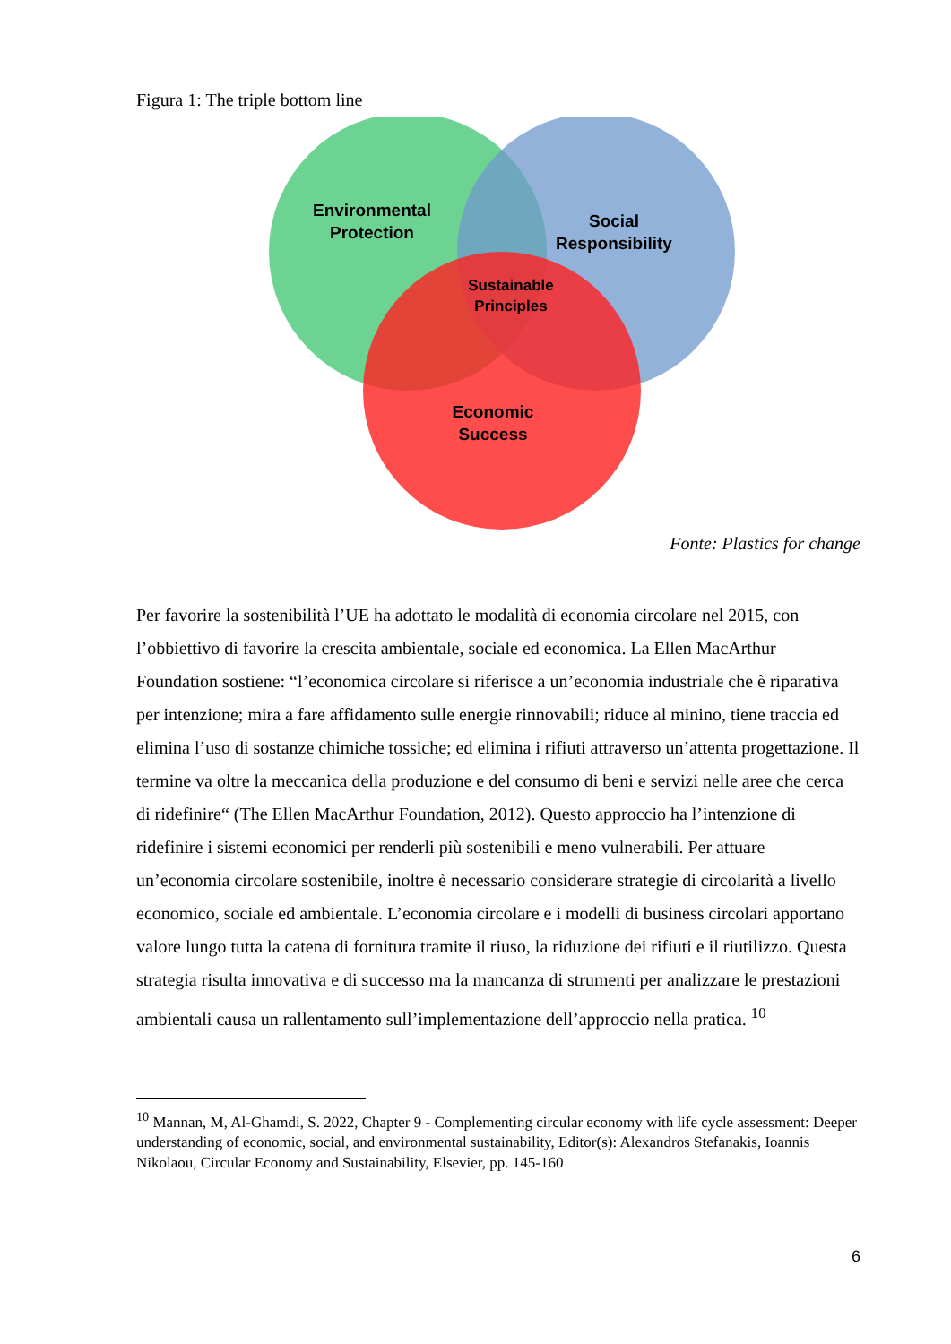Figura 1: The triple bottom line
Environmental
Protection
Social
Responsibility
Sustainable
Principles
Economic
Success
Fonte: Plastics for change
Per favorire la sostenibilità l’UE ha adottato le modalità di economia circolare nel 2015, con l’obbiettivo di favorire la crescita ambientale, sociale ed economica. La Ellen MacArthur Foundation sostiene: “l’economica circolare si riferisce a un’economia industriale che è riparativa per intenzione; mira a fare affidamento sulle energie rinnovabili; riduce al minino, tiene traccia ed elimina l’uso di sostanze chimiche tossiche; ed elimina i rifiuti attraverso un’attenta progettazione. Il termine va oltre la meccanica della produzione e del consumo di beni e servizi nelle aree che cerca di ridefinire“ (The Ellen MacArthur Foundation, 2012). Questo approccio ha l’intenzione di ridefinire i sistemi economici per renderli più sostenibili e meno vulnerabili. Per attuare un’economia circolare sostenibile, inoltre è necessario considerare strategie di circolarità a livello economico, sociale ed ambientale. L’economia circolare e i modelli di business circolari apportano valore lungo tutta la catena di fornitura tramite il riuso, la riduzione dei rifiuti e il riutilizzo. Questa strategia risulta innovativa e di successo ma la mancanza di strumenti per analizzare le prestazioni ambientali causa un rallentamento sull’implementazione dell’approccio nella pratica. <sup>10</sup>
<sup>10</sup> Mannan, M, Al-Ghamdi, S. 2022, Chapter 9 - Complementing circular economy with life cycle assessment: Deeper understanding of economic, social, and environmental sustainability, Editor(s): Alexandros Stefanakis, Ioannis Nikolaou, Circular Economy and Sustainability, Elsevier, pp. 145-160
6